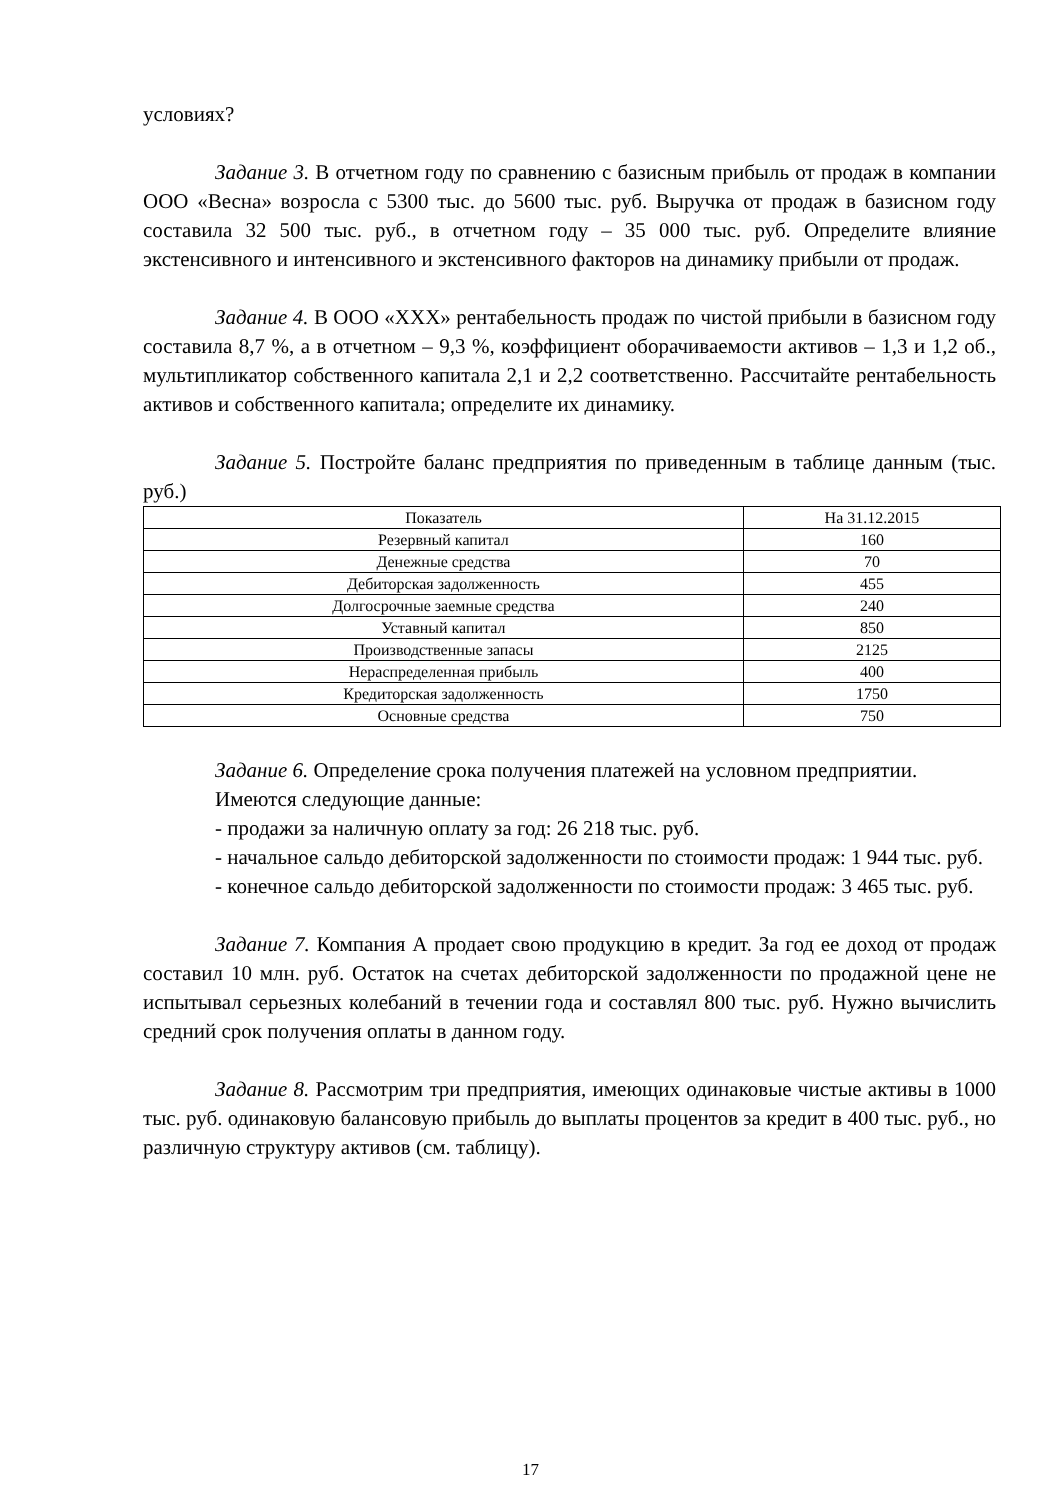условиях?
Задание 3. В отчетном году по сравнению с базисным прибыль от продаж в компании ООО «Весна» возросла с 5300 тыс. до 5600 тыс. руб. Выручка от продаж в базисном году составила 32 500 тыс. руб., в отчетном году – 35 000 тыс. руб. Определите влияние экстенсивного и интенсивного и экстенсивного факторов на динамику прибыли от продаж.
Задание 4. В ООО «XXX» рентабельность продаж по чистой прибыли в базисном году составила 8,7 %, а в отчетном – 9,3 %, коэффициент оборачиваемости активов – 1,3 и 1,2 об., мультипликатор собственного капитала 2,1 и 2,2 соответственно. Рассчитайте рентабельность активов и собственного капитала; определите их динамику.
Задание 5. Постройте баланс предприятия по приведенным в таблице данным (тыс. руб.)
| Показатель | На 31.12.2015 |
| --- | --- |
| Резервный капитал | 160 |
| Денежные средства | 70 |
| Дебиторская задолженность | 455 |
| Долгосрочные заемные средства | 240 |
| Уставный капитал | 850 |
| Производственные запасы | 2125 |
| Нераспределенная прибыль | 400 |
| Кредиторская задолженность | 1750 |
| Основные средства | 750 |
Задание 6. Определение срока получения платежей на условном предприятии.
Имеются следующие данные:
- продажи за наличную оплату за год: 26 218 тыс. руб.
- начальное сальдо дебиторской задолженности по стоимости продаж: 1 944 тыс. руб.
- конечное сальдо дебиторской задолженности по стоимости продаж: 3 465 тыс. руб.
Задание 7. Компания А продает свою продукцию в кредит. За год ее доход от продаж составил 10 млн. руб. Остаток на счетах дебиторской задолженности по продажной цене не испытывал серьезных колебаний в течении года и составлял 800 тыс. руб. Нужно вычислить средний срок получения оплаты в данном году.
Задание 8. Рассмотрим три предприятия, имеющих одинаковые чистые активы в 1000 тыс. руб. одинаковую балансовую прибыль до выплаты процентов за кредит в 400 тыс. руб., но различную структуру активов (см. таблицу).
17